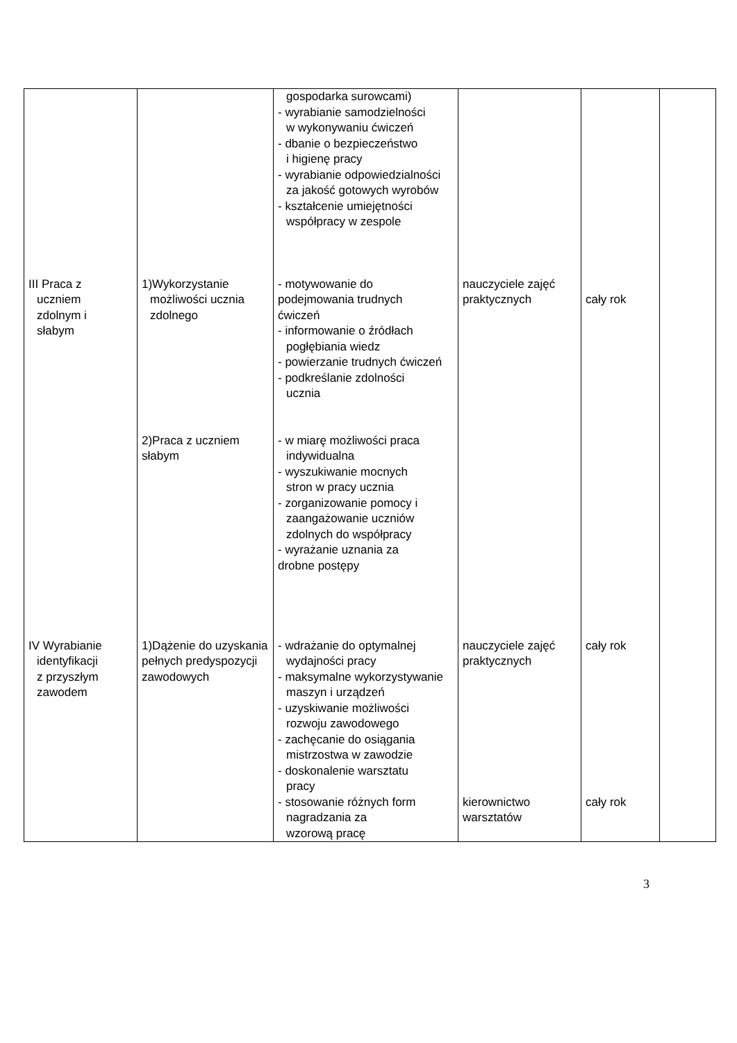| | | gospodarka surowcami) - wyrabianie samodzielności w wykonywaniu ćwiczeń - dbanie o bezpieczeństwo i higienę pracy - wyrabianie odpowiedzialności za jakość gotowych wyrobów - kształcenie umiejętności współpracy w zespole | | | |
| III Praca z uczniem zdolnym i słabym | 1)Wykorzystanie możliwości ucznia zdolnego | - motywowanie do podejmowania trudnych ćwiczeń - informowanie o źródłach pogłębiania wiedz - powierzanie trudnych ćwiczeń - podkreślanie zdolności ucznia | nauczyciele zajęć praktycznych | cały rok | |
| | 2)Praca z uczniem słabym | - w miarę możliwości praca indywidualna - wyszukiwanie mocnych stron w pracy ucznia - zorganizowanie pomocy i zaangażowanie uczniów zdolnych do współpracy - wyrażanie uznania za drobne postępy | | | |
| IV Wyrabianie identyfikacji z przyszłym zawodem | 1)Dążenie do uzyskania pełnych predyspozycji zawodowych | - wdrażanie do optymalnej wydajności pracy - maksymalne wykorzystywanie maszyn i urządzeń - uzyskiwanie możliwości rozwoju zawodowego - zachęcanie do osiągania mistrzostwa w zawodzie - doskonalenie warsztatu pracy - stosowanie różnych form nagradzania za wzorową pracę | nauczyciele zajęć praktycznych kierownictwo warsztatów | cały rok cały rok | |
3